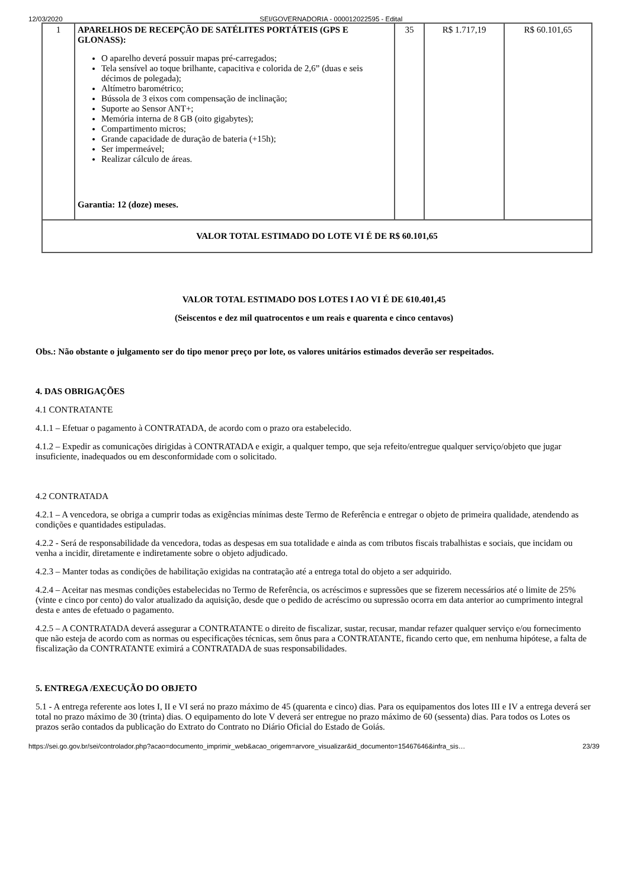12/03/2020 SEI/GOVERNADORIA - 000012022595 - Edital
| 1 | APARELHOS DE RECEPÇÃO DE SATÉLITES PORTÁTEIS (GPS E GLONASS): O aparelho deverá possuir mapas pré-carregados; Tela sensível ao toque brilhante, capacitiva e colorida de 2,6” (duas e seis décimos de polegada); Altímetro barométrico; Bússola de 3 eixos com compensação de inclinação; Suporte ao Sensor ANT+; Memória interna de 8 GB (oito gigabytes); Compartimento micros; Grande capacidade de duração de bateria (+15h); Ser impermeável; Realizar cálculo de áreas. Garantia: 12 (doze) meses. | 35 | R$ 1.717,19 | R$ 60.101,65 |
| VALOR TOTAL ESTIMADO DO LOTE VI É DE R$ 60.101,65 | | | | |
VALOR TOTAL ESTIMADO DOS LOTES I AO VI É DE 610.401,45
(Seiscentos e dez mil quatrocentos e um reais e quarenta e cinco centavos)
Obs.: Não obstante o julgamento ser do tipo menor preço por lote, os valores unitários estimados deverão ser respeitados.
4. DAS OBRIGAÇÕES
4.1 CONTRATANTE
4.1.1 – Efetuar o pagamento à CONTRATADA, de acordo com o prazo ora estabelecido.
4.1.2 – Expedir as comunicações dirigidas à CONTRATADA e exigir, a qualquer tempo, que seja refeito/entregue qualquer serviço/objeto que jugar insuficiente, inadequados ou em desconformidade com o solicitado.
4.2 CONTRATADA
4.2.1 – A vencedora, se obriga a cumprir todas as exigências mínimas deste Termo de Referência e entregar o objeto de primeira qualidade, atendendo as condições e quantidades estipuladas.
4.2.2 - Será de responsabilidade da vencedora, todas as despesas em sua totalidade e ainda as com tributos fiscais trabalhistas e sociais, que incidam ou venha a incidir, diretamente e indiretamente sobre o objeto adjudicado.
4.2.3 – Manter todas as condições de habilitação exigidas na contratação até a entrega total do objeto a ser adquirido.
4.2.4 – Aceitar nas mesmas condições estabelecidas no Termo de Referência, os acréscimos e supressões que se fizerem necessários até o limite de 25% (vinte e cinco por cento) do valor atualizado da aquisição, desde que o pedido de acréscimo ou supressão ocorra em data anterior ao cumprimento integral desta e antes de efetuado o pagamento.
4.2.5 – A CONTRATADA deverá assegurar a CONTRATANTE o direito de fiscalizar, sustar, recusar, mandar refazer qualquer serviço e/ou fornecimento que não esteja de acordo com as normas ou especificações técnicas, sem ônus para a CONTRATANTE, ficando certo que, em nenhuma hipótese, a falta de fiscalização da CONTRATANTE eximirá a CONTRATADA de suas responsabilidades.
5. ENTREGA /EXECUÇÃO DO OBJETO
5.1 - A entrega referente aos lotes I, II e VI será no prazo máximo de 45 (quarenta e cinco) dias. Para os equipamentos dos lotes III e IV a entrega deverá ser total no prazo máximo de 30 (trinta) dias. O equipamento do lote V deverá ser entregue no prazo máximo de 60 (sessenta) dias. Para todos os Lotes os prazos serão contados da publicação do Extrato do Contrato no Diário Oficial do Estado de Goiás.
https://sei.go.gov.br/sei/controlador.php?acao=documento_imprimir_web&acao_origem=arvore_visualizar&id_documento=15467646&infra_sis… 23/39